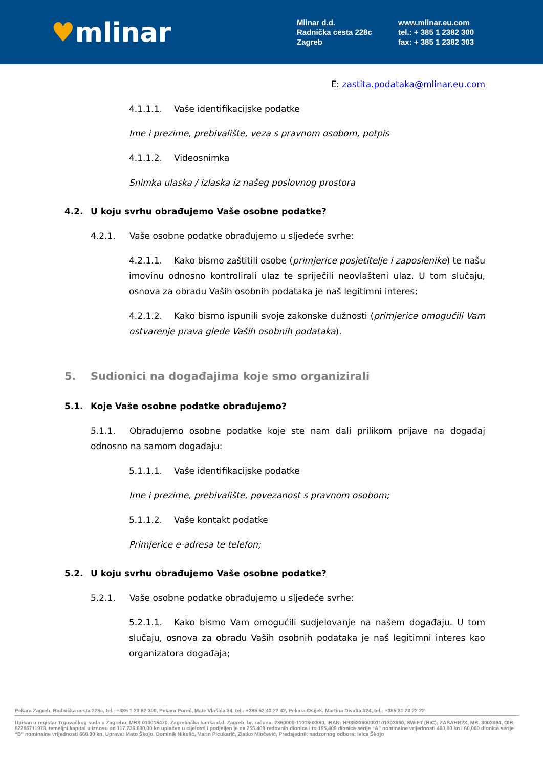♥mlinar
Mlinar d.d.
Radnička cesta 228c
Zagreb
www.mlinar.eu.com
tel.: + 385 1 2382 300
fax: + 385 1 2382 303
E: zastita.podataka@mlinar.eu.com
4.1.1.1. Vaše identifikacijske podatke
Ime i prezime, prebivalište, veza s pravnom osobom, potpis
4.1.1.2. Videosnimka
Snimka ulaska / izlaska iz našeg poslovnog prostora
4.2. U koju svrhu obrađujemo Vaše osobne podatke?
4.2.1. Vaše osobne podatke obrađujemo u sljedeće svrhe:
4.2.1.1. Kako bismo zaštitili osobe (primjerice posjetitelje i zaposlenike) te našu imovinu odnosno kontrolirali ulaz te spriječili neovlašteni ulaz. U tom slučaju, osnova za obradu Vaših osobnih podataka je naš legitimni interes;
4.2.1.2. Kako bismo ispunili svoje zakonske dužnosti (primjerice omogućili Vam ostvarenje prava glede Vaših osobnih podataka).
5. Sudionici na događajima koje smo organizirali
5.1. Koje Vaše osobne podatke obrađujemo?
5.1.1. Obrađujemo osobne podatke koje ste nam dali prilikom prijave na događaj odnosno na samom događaju:
5.1.1.1. Vaše identifikacijske podatke
Ime i prezime, prebivalište, povezanost s pravnom osobom;
5.1.1.2. Vaše kontakt podatke
Primjerice e-adresa te telefon;
5.2. U koju svrhu obrađujemo Vaše osobne podatke?
5.2.1. Vaše osobne podatke obrađujemo u sljedeće svrhe:
5.2.1.1. Kako bismo Vam omogućili sudjelovanje na našem događaju. U tom slučaju, osnova za obradu Vaših osobnih podataka je naš legitimni interes kao organizatora događaja;
Pekara Zagreb, Radnička cesta 228c, tel.: +385 1 23 82 300, Pekara Poreč, Mate Vlašića 34, tel.: +385 52 43 22 42, Pekara Osijek, Martina Divalta 324, tel.: +385 31 23 22 22
Upisan u registar Trgovačkog suda u Zagrebu, MBS 010015470, Zagrebačka banka d.d. Zagreb, br. računa: 2360000-1101303860, IBAN: HR8523600001101303860, SWIFT (BIC): ZABAHR2X, MB: 3003094, OIB: 62296711978, temeljni kapital u iznosu od 117.736.600,00 kn uplaćen u cijelosti i podjeljen je na 255,409 redovnih dionica i to 195,409 dionica serije “A” nominalne vrijednosti 400,00 kn i 60,000 dionica serije “B” nominalne vrijednosti 660,00 kn, Uprava: Mato Škojo, Dominik Nikolić, Marin Picukarić, Zlatko Miočević, Predsjednik nadzornog odbora: Ivica Škojo